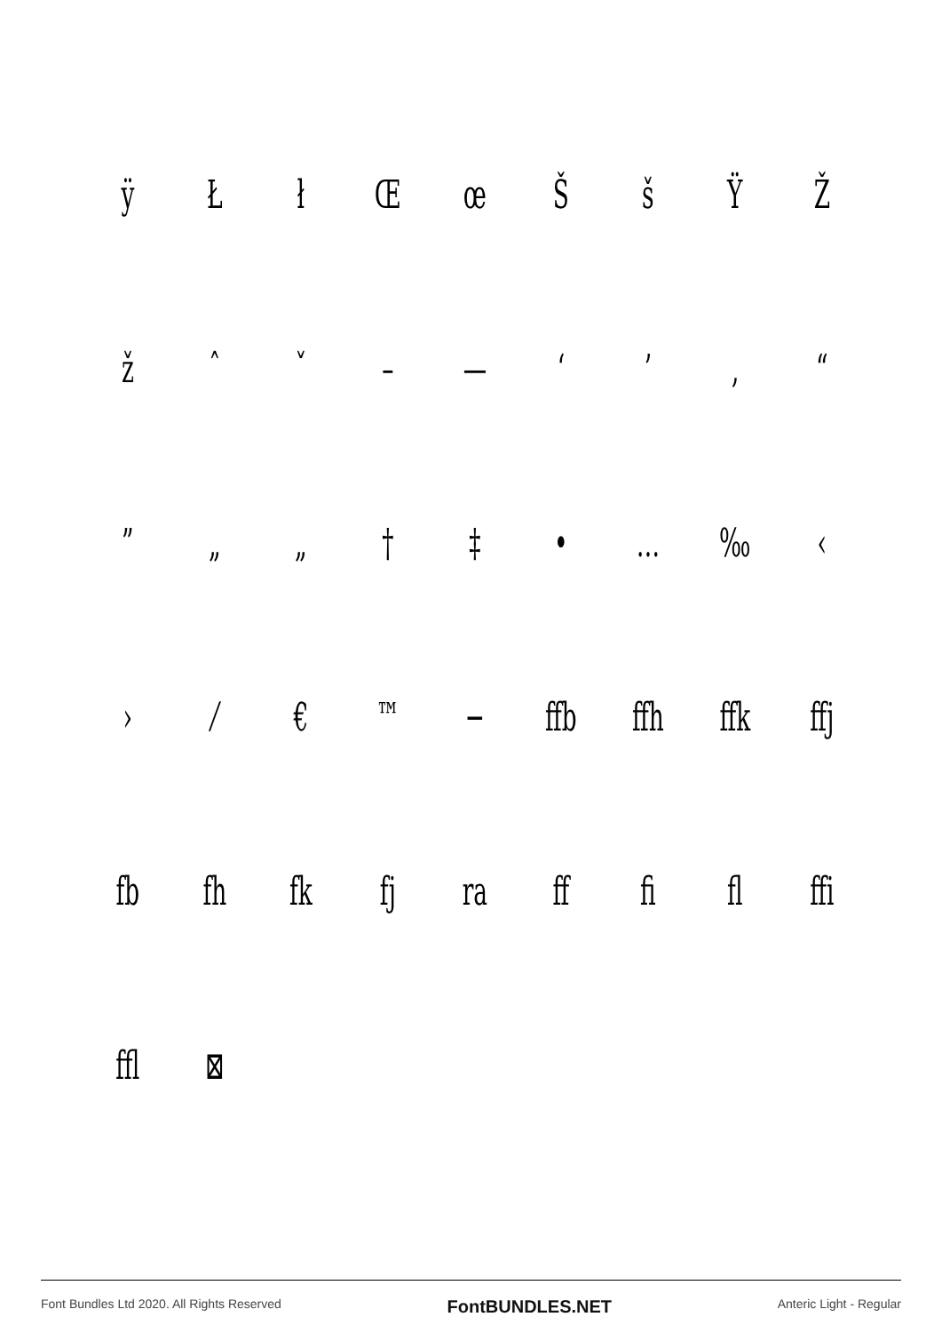ÿ Ł ł Œ œ Š š Ÿ Ž
ž ˆ ˇ – — ‘ ’ ‚ “
” „ „ † ‡ • … ‰ ‹
› ⁄ € ™ − ffb ffh ffk ffj
fb fh fk fj ra ff fi fl ffi
ffl ⊠
Font Bundles Ltd 2020. All Rights Reserved FontBUNDLES.NET Anteric Light - Regular